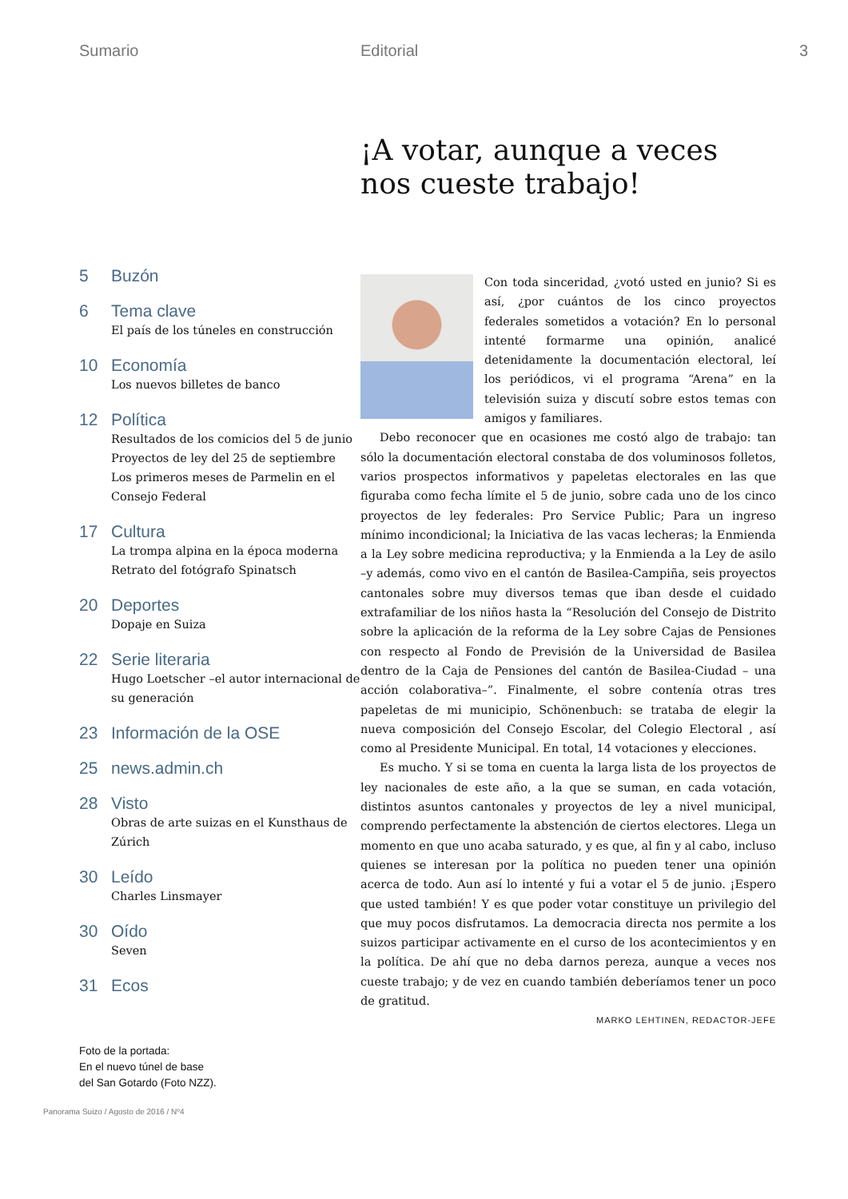Sumario Editorial 3
5 Buzón
6 Tema clave
El país de los túneles en construcción
10 Economía
Los nuevos billetes de banco
12 Política
Resultados de los comicios del 5 de junio
Proyectos de ley del 25 de septiembre
Los primeros meses de Parmelin en el Consejo Federal
17 Cultura
La trompa alpina en la época moderna
Retrato del fotógrafo Spinatsch
20 Deportes
Dopaje en Suiza
22 Serie literaria
Hugo Loetscher –el autor internacional de su generación
23 Información de la OSE
25 news.admin.ch
28 Visto
Obras de arte suizas en el Kunsthaus de Zúrich
30 Leído
Charles Linsmayer
30 Oído
Seven
31 Ecos
Foto de la portada:
En el nuevo túnel de base
del San Gotardo (Foto NZZ).
¡A votar, aunque a veces nos cueste trabajo!
Con toda sinceridad, ¿votó usted en junio? Si es así, ¿por cuántos de los cinco proyectos federales sometidos a votación? En lo personal intenté formarme una opinión, analicé detenidamente la documentación electoral, leí los periódicos, vi el programa “Arena” en la televisión suiza y discutí sobre estos temas con amigos y familiares.
Debo reconocer que en ocasiones me costó algo de trabajo: tan sólo la documentación electoral constaba de dos voluminosos folletos, varios prospectos informativos y papeletas electorales en las que figuraba como fecha límite el 5 de junio, sobre cada uno de los cinco proyectos de ley federales: Pro Service Public; Para un ingreso mínimo incondicional; la Iniciativa de las vacas lecheras; la Enmienda a la Ley sobre medicina reproductiva; y la Enmienda a la Ley de asilo –y además, como vivo en el cantón de Basilea-Campiña, seis proyectos cantonales sobre muy diversos temas que iban desde el cuidado extrafamiliar de los niños hasta la “Resolución del Consejo de Distrito sobre la aplicación de la reforma de la Ley sobre Cajas de Pensiones con respecto al Fondo de Previsión de la Universidad de Basilea dentro de la Caja de Pensiones del cantón de Basilea-Ciudad – una acción colaborativa–”. Finalmente, el sobre contenía otras tres papeletas de mi municipio, Schönenbuch: se trataba de elegir la nueva composición del Consejo Escolar, del Colegio Electoral , así como al Presidente Municipal. En total, 14 votaciones y elecciones.
Es mucho. Y si se toma en cuenta la larga lista de los proyectos de ley nacionales de este año, a la que se suman, en cada votación, distintos asuntos cantonales y proyectos de ley a nivel municipal, comprendo perfectamente la abstención de ciertos electores. Llega un momento en que uno acaba saturado, y es que, al fin y al cabo, incluso quienes se interesan por la política no pueden tener una opinión acerca de todo. Aun así lo intenté y fui a votar el 5 de junio. ¡Espero que usted también! Y es que poder votar constituye un privilegio del que muy pocos disfrutamos. La democracia directa nos permite a los suizos participar activamente en el curso de los acontecimientos y en la política. De ahí que no deba darnos pereza, aunque a veces nos cueste trabajo; y de vez en cuando también deberíamos tener un poco de gratitud.
MARKO LEHTINEN, REDACTOR-JEFE
Panorama Suizo / Agosto de 2016 / Nº4